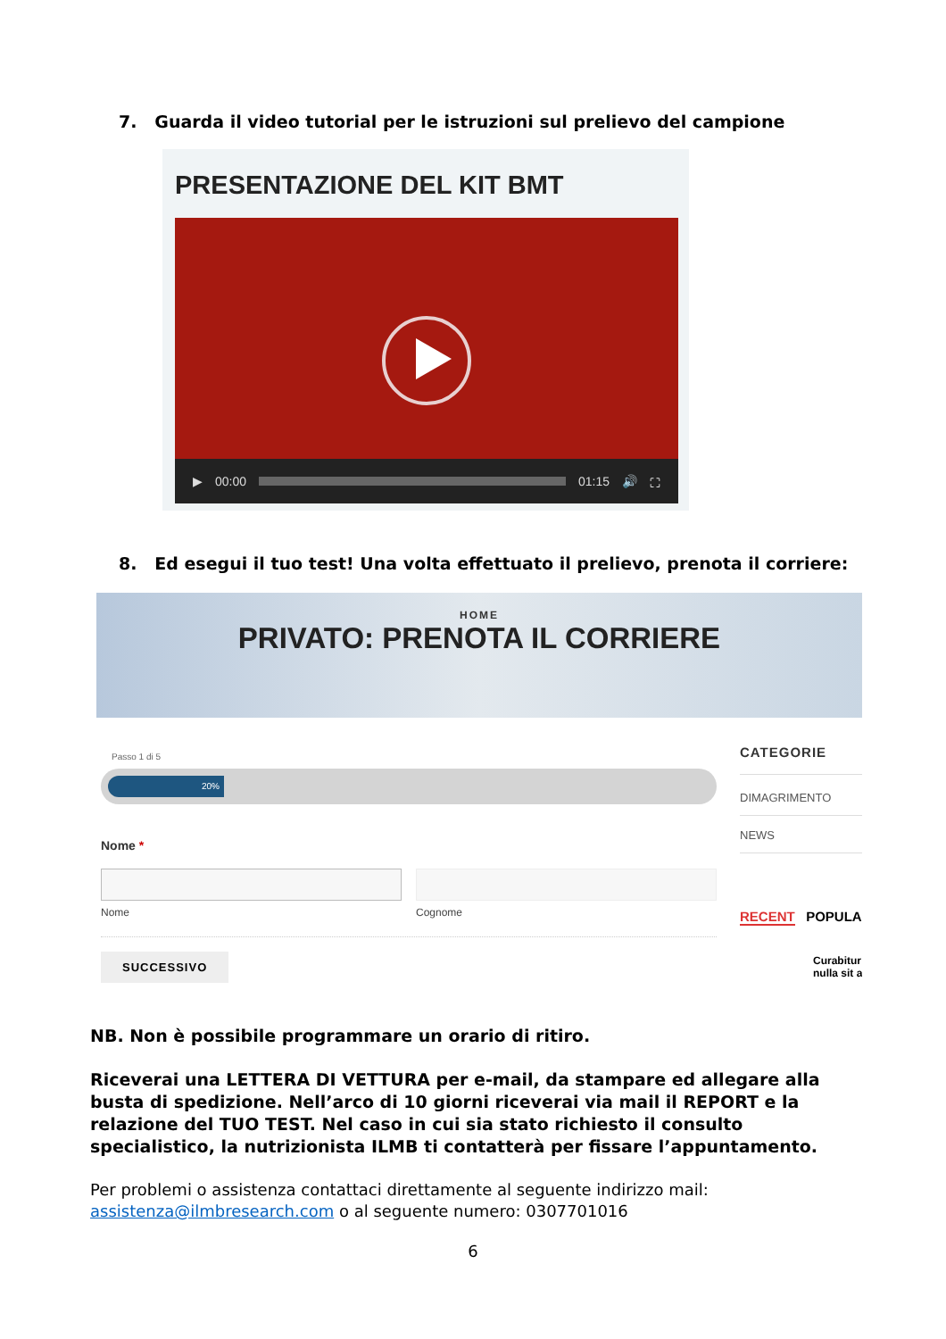7. Guarda il video tutorial per le istruzioni sul prelievo del campione
PRESENTAZIONE DEL KIT BMT
▶ 00:00 01:15 🔊 ⛶
8. Ed esegui il tuo test! Una volta effettuato il prelievo, prenota il corriere:
HOME
PRIVATO: PRENOTA IL CORRIERE
Passo 1 di 5
20%
Nome *
Nome Cognome
SUCCESSIVO
CATEGORIE
DIMAGRIMENTO
NEWS
RECENT POPULA
Curabitur
nulla sit a
NB. Non è possibile programmare un orario di ritiro.
Riceverai una LETTERA DI VETTURA per e-mail, da stampare ed allegare alla busta di spedizione. Nell’arco di 10 giorni riceverai via mail il REPORT e la relazione del TUO TEST. Nel caso in cui sia stato richiesto il consulto specialistico, la nutrizionista ILMB ti contatterà per fissare l’appuntamento.
Per problemi o assistenza contattaci direttamente al seguente indirizzo mail: assistenza@ilmbresearch.com o al seguente numero: 0307701016
6